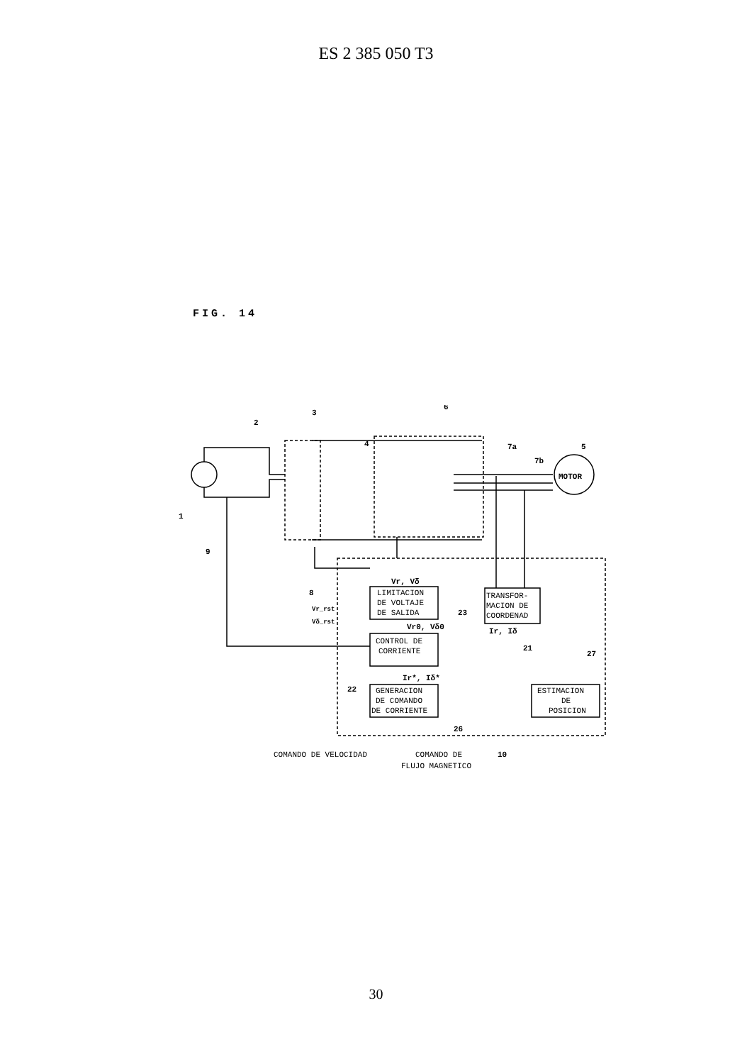ES 2 385 050 T3
FIG. 14
LIMITACION
DE VOLTAJE
DE SALIDA
CONTROL DE
CORRIENTE
GENERACION
DE COMANDO
DE CORRIENTE
TRANSFOR-
MACION DE
COORDENAD
ESTIMACION
DE
POSICION
MOTOR
Vr, Vδ
Vr0, Vδ0
Ir*, Iδ*
Ir, Iδ
Vr_rst
Vδ_rst
1
2
3
4
6
7a
7b
5
9
8
23
21
27
22
26
10
COMANDO DE VELOCIDAD
COMANDO DE
FLUJO MAGNETICO
30